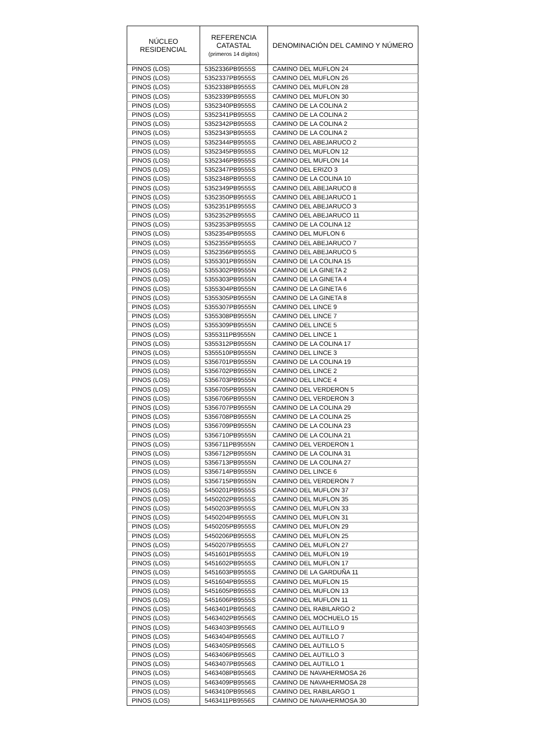| NÚCLEO RESIDENCIAL | REFERENCIA CATASTAL (primeros 14 dígitos) | DENOMINACIÓN DEL CAMINO Y NÚMERO |
| --- | --- | --- |
| PINOS (LOS) | 5352336PB9555S | CAMINO DEL MUFLON 24 |
| PINOS (LOS) | 5352337PB9555S | CAMINO DEL MUFLON 26 |
| PINOS (LOS) | 5352338PB9555S | CAMINO DEL MUFLON 28 |
| PINOS (LOS) | 5352339PB9555S | CAMINO DEL MUFLON 30 |
| PINOS (LOS) | 5352340PB9555S | CAMINO DE LA COLINA 2 |
| PINOS (LOS) | 5352341PB9555S | CAMINO DE LA COLINA 2 |
| PINOS (LOS) | 5352342PB9555S | CAMINO DE LA COLINA 2 |
| PINOS (LOS) | 5352343PB9555S | CAMINO DE LA COLINA 2 |
| PINOS (LOS) | 5352344PB9555S | CAMINO DEL ABEJARUCO 2 |
| PINOS (LOS) | 5352345PB9555S | CAMINO DEL MUFLON 12 |
| PINOS (LOS) | 5352346PB9555S | CAMINO DEL MUFLON 14 |
| PINOS (LOS) | 5352347PB9555S | CAMINO DEL ERIZO 3 |
| PINOS (LOS) | 5352348PB9555S | CAMINO DE LA COLINA 10 |
| PINOS (LOS) | 5352349PB9555S | CAMINO DEL ABEJARUCO 8 |
| PINOS (LOS) | 5352350PB9555S | CAMINO DEL ABEJARUCO 1 |
| PINOS (LOS) | 5352351PB9555S | CAMINO DEL ABEJARUCO 3 |
| PINOS (LOS) | 5352352PB9555S | CAMINO DEL ABEJARUCO 11 |
| PINOS (LOS) | 5352353PB9555S | CAMINO DE LA COLINA 12 |
| PINOS (LOS) | 5352354PB9555S | CAMINO DEL MUFLON 6 |
| PINOS (LOS) | 5352355PB9555S | CAMINO DEL ABEJARUCO 7 |
| PINOS (LOS) | 5352356PB9555S | CAMINO DEL ABEJARUCO 5 |
| PINOS (LOS) | 5355301PB9555N | CAMINO DE LA COLINA 15 |
| PINOS (LOS) | 5355302PB9555N | CAMINO DE LA GINETA 2 |
| PINOS (LOS) | 5355303PB9555N | CAMINO DE LA GINETA 4 |
| PINOS (LOS) | 5355304PB9555N | CAMINO DE LA GINETA 6 |
| PINOS (LOS) | 5355305PB9555N | CAMINO DE LA GINETA 8 |
| PINOS (LOS) | 5355307PB9555N | CAMINO DEL LINCE 9 |
| PINOS (LOS) | 5355308PB9555N | CAMINO DEL LINCE 7 |
| PINOS (LOS) | 5355309PB9555N | CAMINO DEL LINCE 5 |
| PINOS (LOS) | 5355311PB9555N | CAMINO DEL LINCE 1 |
| PINOS (LOS) | 5355312PB9555N | CAMINO DE LA COLINA 17 |
| PINOS (LOS) | 5355510PB9555N | CAMINO DEL LINCE 3 |
| PINOS (LOS) | 5356701PB9555N | CAMINO DE LA COLINA 19 |
| PINOS (LOS) | 5356702PB9555N | CAMINO DEL LINCE 2 |
| PINOS (LOS) | 5356703PB9555N | CAMINO DEL LINCE 4 |
| PINOS (LOS) | 5356705PB9555N | CAMINO DEL VERDERON 5 |
| PINOS (LOS) | 5356706PB9555N | CAMINO DEL VERDERON 3 |
| PINOS (LOS) | 5356707PB9555N | CAMINO DE LA COLINA 29 |
| PINOS (LOS) | 5356708PB9555N | CAMINO DE LA COLINA 25 |
| PINOS (LOS) | 5356709PB9555N | CAMINO DE LA COLINA 23 |
| PINOS (LOS) | 5356710PB9555N | CAMINO DE LA COLINA 21 |
| PINOS (LOS) | 5356711PB9555N | CAMINO DEL VERDERON 1 |
| PINOS (LOS) | 5356712PB9555N | CAMINO DE LA COLINA 31 |
| PINOS (LOS) | 5356713PB9555N | CAMINO DE LA COLINA 27 |
| PINOS (LOS) | 5356714PB9555N | CAMINO DEL LINCE 6 |
| PINOS (LOS) | 5356715PB9555N | CAMINO DEL VERDERON 7 |
| PINOS (LOS) | 5450201PB9555S | CAMINO DEL MUFLON 37 |
| PINOS (LOS) | 5450202PB9555S | CAMINO DEL MUFLON 35 |
| PINOS (LOS) | 5450203PB9555S | CAMINO DEL MUFLON 33 |
| PINOS (LOS) | 5450204PB9555S | CAMINO DEL MUFLON 31 |
| PINOS (LOS) | 5450205PB9555S | CAMINO DEL MUFLON 29 |
| PINOS (LOS) | 5450206PB9555S | CAMINO DEL MUFLON 25 |
| PINOS (LOS) | 5450207PB9555S | CAMINO DEL MUFLON 27 |
| PINOS (LOS) | 5451601PB9555S | CAMINO DEL MUFLON 19 |
| PINOS (LOS) | 5451602PB9555S | CAMINO DEL MUFLON 17 |
| PINOS (LOS) | 5451603PB9555S | CAMINO DE LA GARDUÑA 11 |
| PINOS (LOS) | 5451604PB9555S | CAMINO DEL MUFLON 15 |
| PINOS (LOS) | 5451605PB9555S | CAMINO DEL MUFLON 13 |
| PINOS (LOS) | 5451606PB9555S | CAMINO DEL MUFLON 11 |
| PINOS (LOS) | 5463401PB9556S | CAMINO DEL RABILARGO 2 |
| PINOS (LOS) | 5463402PB9556S | CAMINO DEL MOCHUELO 15 |
| PINOS (LOS) | 5463403PB9556S | CAMINO DEL AUTILLO 9 |
| PINOS (LOS) | 5463404PB9556S | CAMINO DEL AUTILLO 7 |
| PINOS (LOS) | 5463405PB9556S | CAMINO DEL AUTILLO 5 |
| PINOS (LOS) | 5463406PB9556S | CAMINO DEL AUTILLO 3 |
| PINOS (LOS) | 5463407PB9556S | CAMINO DEL AUTILLO 1 |
| PINOS (LOS) | 5463408PB9556S | CAMINO DE NAVAHERMOSA 26 |
| PINOS (LOS) | 5463409PB9556S | CAMINO DE NAVAHERMOSA 28 |
| PINOS (LOS) | 5463410PB9556S | CAMINO DEL RABILARGO 1 |
| PINOS (LOS) | 5463411PB9556S | CAMINO DE NAVAHERMOSA 30 |